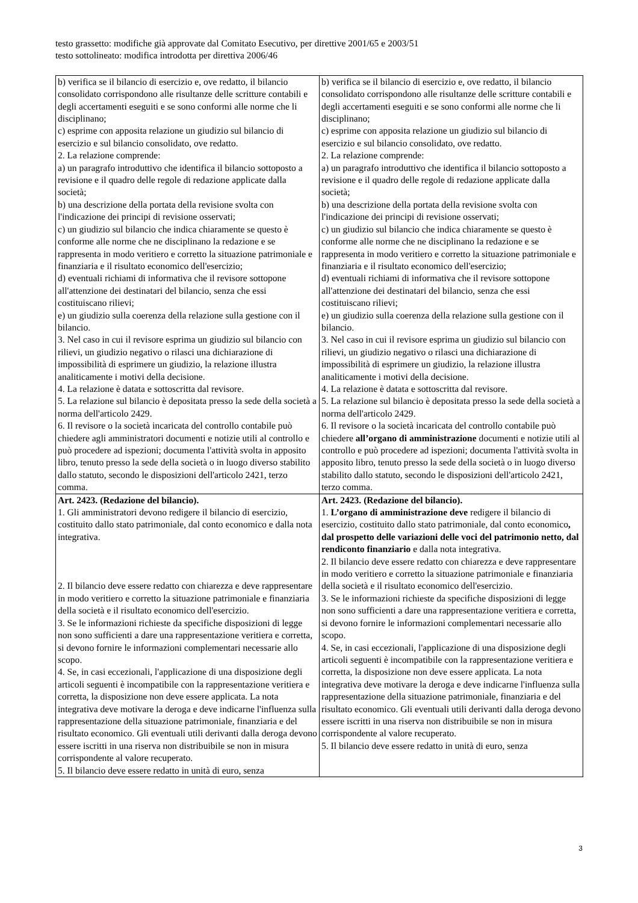testo grassetto: modifiche già approvate dal Comitato Esecutivo, per direttive 2001/65 e 2003/51
testo sottolineato: modifica introdotta per direttiva 2006/46
| b) verifica se il bilancio di esercizio e, ove redatto, il bilancio consolidato corrispondono alle risultanze delle scritture contabili e degli accertamenti eseguiti e se sono conformi alle norme che li disciplinano; c) esprime con apposita relazione un giudizio sul bilancio di esercizio e sul bilancio consolidato, ove redatto. 2. La relazione comprende: a) un paragrafo introduttivo che identifica il bilancio sottoposto a revisione e il quadro delle regole di redazione applicate dalla società; b) una descrizione della portata della revisione svolta con l'indicazione dei principi di revisione osservati; c) un giudizio sul bilancio che indica chiaramente se questo è conforme alle norme che ne disciplinano la redazione e se rappresenta in modo veritiero e corretto la situazione patrimoniale e finanziaria e il risultato economico dell'esercizio; d) eventuali richiami di informativa che il revisore sottopone all'attenzione dei destinatari del bilancio, senza che essi costituiscano rilievi; e) un giudizio sulla coerenza della relazione sulla gestione con il bilancio. 3. Nel caso in cui il revisore esprima un giudizio sul bilancio con rilievi, un giudizio negativo o rilasci una dichiarazione di impossibilità di esprimere un giudizio, la relazione illustra analiticamente i motivi della decisione. 4. La relazione è datata e sottoscritta dal revisore. 5. La relazione sul bilancio è depositata presso la sede della società a norma dell'articolo 2429. 6. Il revisore o la società incaricata del controllo contabile può chiedere agli amministratori documenti e notizie utili al controllo e può procedere ad ispezioni; documenta l'attività svolta in apposito libro, tenuto presso la sede della società o in luogo diverso stabilito dallo statuto, secondo le disposizioni dell'articolo 2421, terzo comma. | b) verifica se il bilancio di esercizio e, ove redatto, il bilancio consolidato corrispondono alle risultanze delle scritture contabili e degli accertamenti eseguiti e se sono conformi alle norme che li disciplinano; c) esprime con apposita relazione un giudizio sul bilancio di esercizio e sul bilancio consolidato, ove redatto. 2. La relazione comprende: a) un paragrafo introduttivo che identifica il bilancio sottoposto a revisione e il quadro delle regole di redazione applicate dalla società; b) una descrizione della portata della revisione svolta con l'indicazione dei principi di revisione osservati; c) un giudizio sul bilancio che indica chiaramente se questo è conforme alle norme che ne disciplinano la redazione e se rappresenta in modo veritiero e corretto la situazione patrimoniale e finanziaria e il risultato economico dell'esercizio; d) eventuali richiami di informativa che il revisore sottopone all'attenzione dei destinatari del bilancio, senza che essi costituiscano rilievi; e) un giudizio sulla coerenza della relazione sulla gestione con il bilancio. 3. Nel caso in cui il revisore esprima un giudizio sul bilancio con rilievi, un giudizio negativo o rilasci una dichiarazione di impossibilità di esprimere un giudizio, la relazione illustra analiticamente i motivi della decisione. 4. La relazione è datata e sottoscritta dal revisore. 5. La relazione sul bilancio è depositata presso la sede della società a norma dell'articolo 2429. 6. Il revisore o la società incaricata del controllo contabile può chiedere all’organo di amministrazione documenti e notizie utili al controllo e può procedere ad ispezioni; documenta l'attività svolta in apposito libro, tenuto presso la sede della società o in luogo diverso stabilito dallo statuto, secondo le disposizioni dell'articolo 2421, terzo comma. |
| Art. 2423. (Redazione del bilancio). 1. Gli amministratori devono redigere il bilancio di esercizio, costituito dallo stato patrimoniale, dal conto economico e dalla nota integrativa. 2. Il bilancio deve essere redatto con chiarezza e deve rappresentare in modo veritiero e corretto la situazione patrimoniale e finanziaria della società e il risultato economico dell'esercizio. 3. Se le informazioni richieste da specifiche disposizioni di legge non sono sufficienti a dare una rappresentazione veritiera e corretta, si devono fornire le informazioni complementari necessarie allo scopo. 4. Se, in casi eccezionali, l'applicazione di una disposizione degli articoli seguenti è incompatibile con la rappresentazione veritiera e corretta, la disposizione non deve essere applicata. La nota integrativa deve motivare la deroga e deve indicarne l'influenza sulla rappresentazione della situazione patrimoniale, finanziaria e del risultato economico. Gli eventuali utili derivanti dalla deroga devono essere iscritti in una riserva non distribuibile se non in misura corrispondente al valore recuperato. 5. Il bilancio deve essere redatto in unità di euro, senza | Art. 2423. (Redazione del bilancio). 1. L’organo di amministrazione deve redigere il bilancio di esercizio, costituito dallo stato patrimoniale, dal conto economico , dal prospetto delle variazioni delle voci del patrimonio netto, dal rendiconto finanziario e dalla nota integrativa. 2. Il bilancio deve essere redatto con chiarezza e deve rappresentare in modo veritiero e corretto la situazione patrimoniale e finanziaria della società e il risultato economico dell'esercizio. 3. Se le informazioni richieste da specifiche disposizioni di legge non sono sufficienti a dare una rappresentazione veritiera e corretta, si devono fornire le informazioni complementari necessarie allo scopo. 4. Se, in casi eccezionali, l'applicazione di una disposizione degli articoli seguenti è incompatibile con la rappresentazione veritiera e corretta, la disposizione non deve essere applicata. La nota integrativa deve motivare la deroga e deve indicarne l'influenza sulla rappresentazione della situazione patrimoniale, finanziaria e del risultato economico. Gli eventuali utili derivanti dalla deroga devono essere iscritti in una riserva non distribuibile se non in misura corrispondente al valore recuperato. 5. Il bilancio deve essere redatto in unità di euro, senza |
3